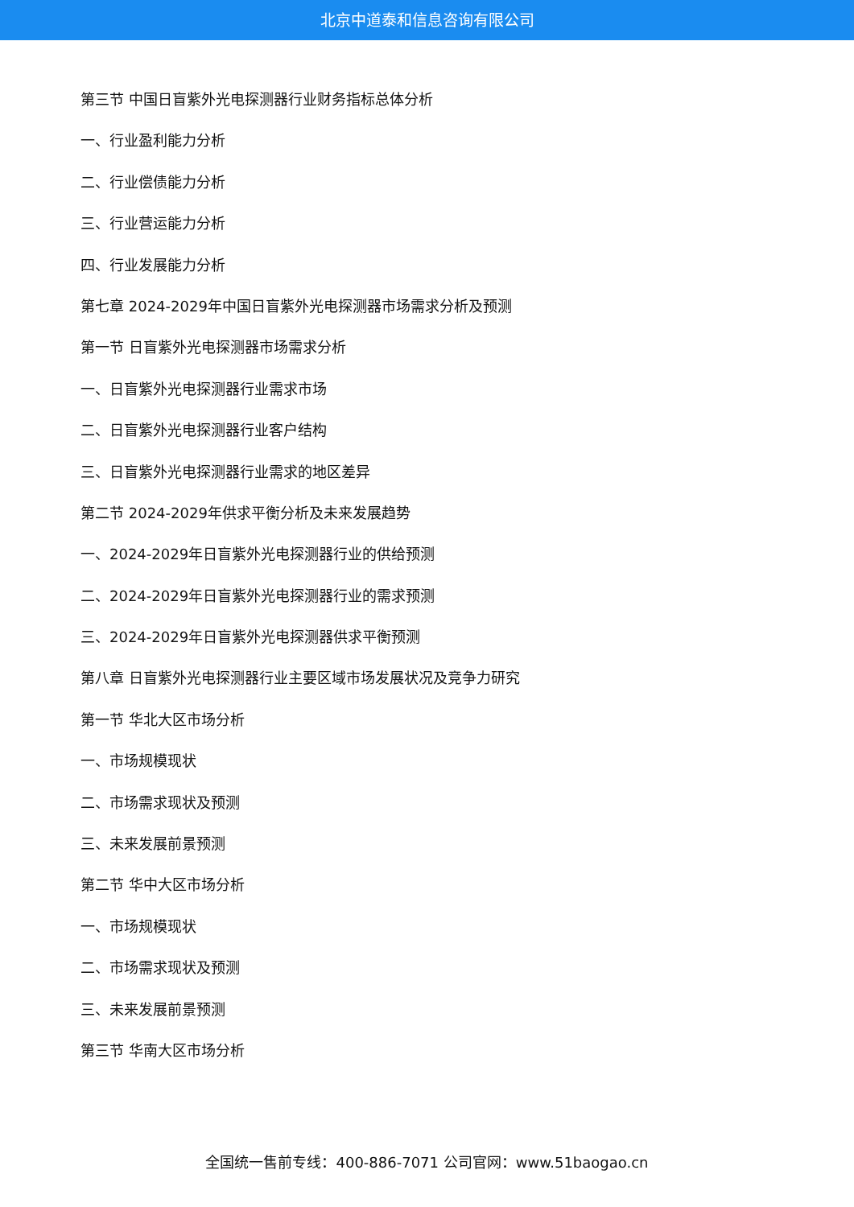北京中道泰和信息咨询有限公司
第三节 中国日盲紫外光电探测器行业财务指标总体分析
一、行业盈利能力分析
二、行业偿债能力分析
三、行业营运能力分析
四、行业发展能力分析
第七章 2024-2029年中国日盲紫外光电探测器市场需求分析及预测
第一节 日盲紫外光电探测器市场需求分析
一、日盲紫外光电探测器行业需求市场
二、日盲紫外光电探测器行业客户结构
三、日盲紫外光电探测器行业需求的地区差异
第二节 2024-2029年供求平衡分析及未来发展趋势
一、2024-2029年日盲紫外光电探测器行业的供给预测
二、2024-2029年日盲紫外光电探测器行业的需求预测
三、2024-2029年日盲紫外光电探测器供求平衡预测
第八章 日盲紫外光电探测器行业主要区域市场发展状况及竞争力研究
第一节 华北大区市场分析
一、市场规模现状
二、市场需求现状及预测
三、未来发展前景预测
第二节 华中大区市场分析
一、市场规模现状
二、市场需求现状及预测
三、未来发展前景预测
第三节 华南大区市场分析
全国统一售前专线：400-886-7071 公司官网：www.51baogao.cn